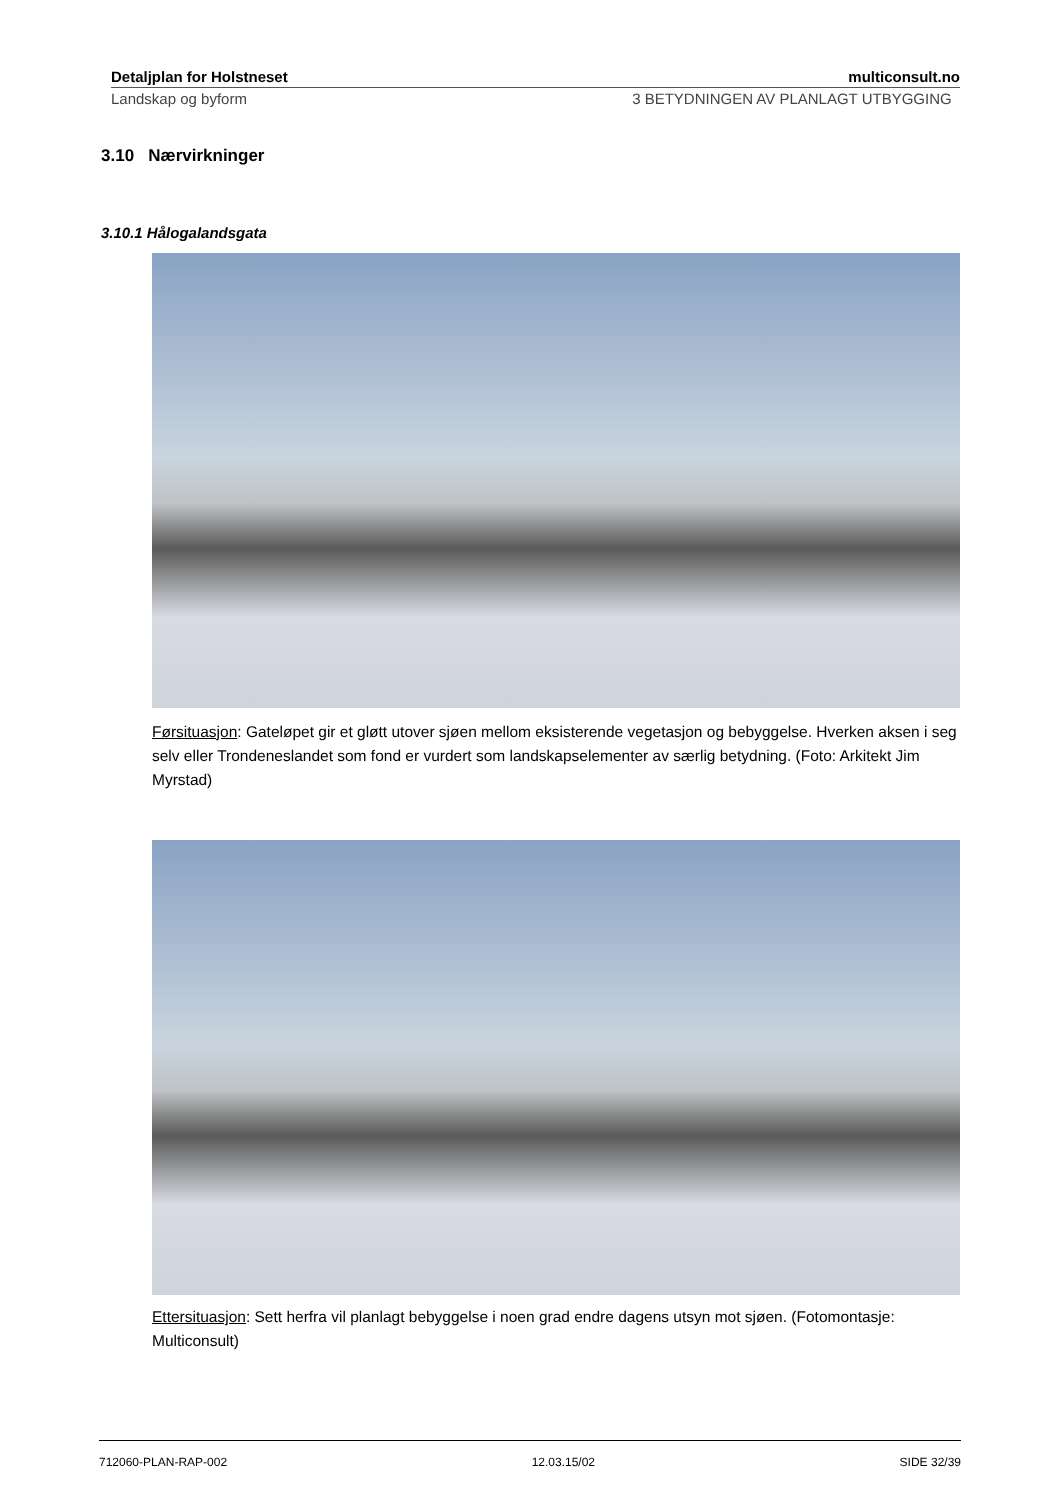Detaljplan for Holstneset multiconsult.no
Landskap og byform 3 BETYDNINGEN AV PLANLAGT UTBYGGING
3.10 Nærvirkninger
3.10.1 Hålogalandsgata
Førsituasjon: Gateløpet gir et gløtt utover sjøen mellom eksisterende vegetasjon og bebyggelse. Hverken aksen i seg selv eller Trondeneslandet som fond er vurdert som landskapselementer av særlig betydning. (Foto: Arkitekt Jim Myrstad)
Ettersituasjon: Sett herfra vil planlagt bebyggelse i noen grad endre dagens utsyn mot sjøen. (Fotomontasje: Multiconsult)
712060-PLAN-RAP-002 12.03.15/02 SIDE 32/39